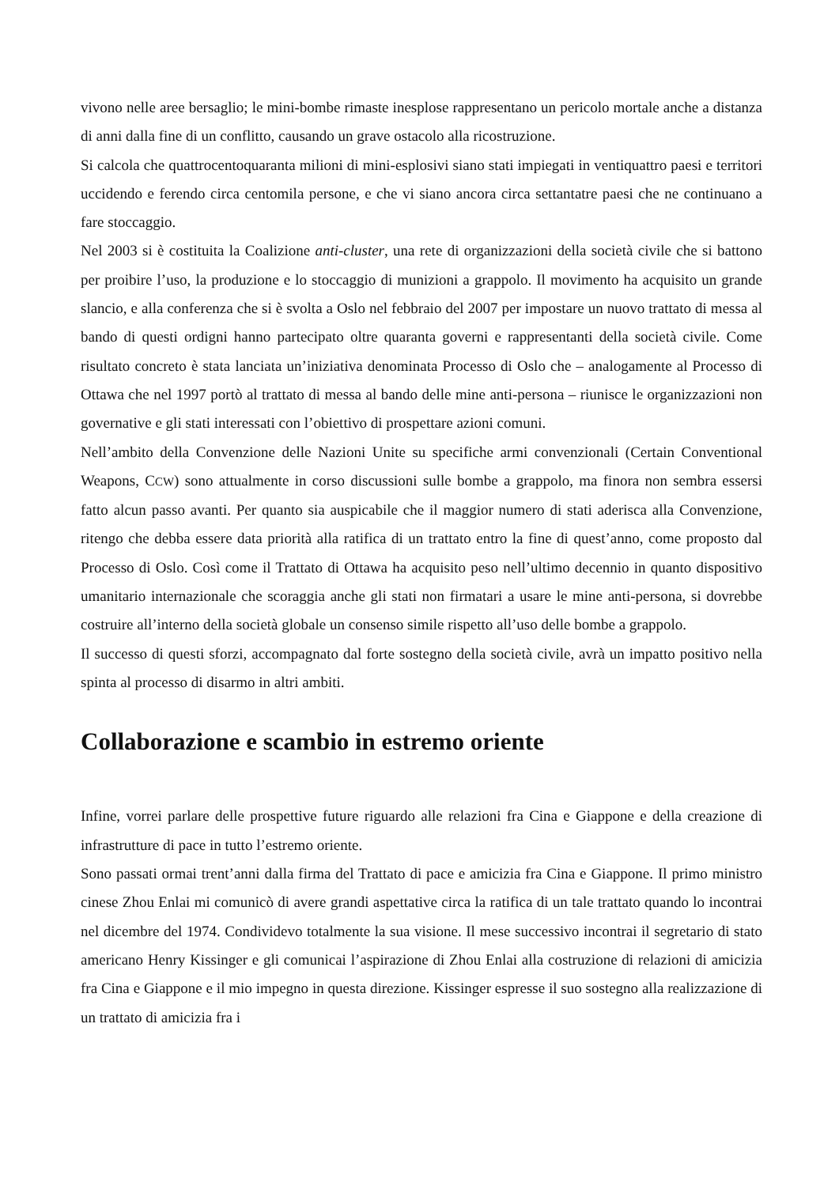vivono nelle aree bersaglio; le mini-bombe rimaste inesplose rappresentano un pericolo mortale anche a distanza di anni dalla fine di un conflitto, causando un grave ostacolo alla ricostruzione.
Si calcola che quattrocentoquaranta milioni di mini-esplosivi siano stati impiegati in ventiquattro paesi e territori uccidendo e ferendo circa centomila persone, e che vi siano ancora circa settantatre paesi che ne continuano a fare stoccaggio.
Nel 2003 si è costituita la Coalizione anti-cluster, una rete di organizzazioni della società civile che si battono per proibire l’uso, la produzione e lo stoccaggio di munizioni a grappolo. Il movimento ha acquisito un grande slancio, e alla conferenza che si è svolta a Oslo nel febbraio del 2007 per impostare un nuovo trattato di messa al bando di questi ordigni hanno partecipato oltre quaranta governi e rappresentanti della società civile. Come risultato concreto è stata lanciata un’iniziativa denominata Processo di Oslo che – analogamente al Processo di Ottawa che nel 1997 portò al trattato di messa al bando delle mine anti-persona – riunisce le organizzazioni non governative e gli stati interessati con l’obiettivo di prospettare azioni comuni.
Nell’ambito della Convenzione delle Nazioni Unite su specifiche armi convenzionali (Certain Conventional Weapons, CCW) sono attualmente in corso discussioni sulle bombe a grappolo, ma finora non sembra essersi fatto alcun passo avanti. Per quanto sia auspicabile che il maggior numero di stati aderisca alla Convenzione, ritengo che debba essere data priorità alla ratifica di un trattato entro la fine di quest’anno, come proposto dal Processo di Oslo. Così come il Trattato di Ottawa ha acquisito peso nell’ultimo decennio in quanto dispositivo umanitario internazionale che scoraggia anche gli stati non firmatari a usare le mine anti-persona, si dovrebbe costruire all’interno della società globale un consenso simile rispetto all’uso delle bombe a grappolo.
Il successo di questi sforzi, accompagnato dal forte sostegno della società civile, avrà un impatto positivo nella spinta al processo di disarmo in altri ambiti.
Collaborazione e scambio in estremo oriente
Infine, vorrei parlare delle prospettive future riguardo alle relazioni fra Cina e Giappone e della creazione di infrastrutture di pace in tutto l’estremo oriente.
Sono passati ormai trent’anni dalla firma del Trattato di pace e amicizia fra Cina e Giappone. Il primo ministro cinese Zhou Enlai mi comunicò di avere grandi aspettative circa la ratifica di un tale trattato quando lo incontrai nel dicembre del 1974. Condividevo totalmente la sua visione. Il mese successivo incontrai il segretario di stato americano Henry Kissinger e gli comunicai l’aspirazione di Zhou Enlai alla costruzione di relazioni di amicizia fra Cina e Giappone e il mio impegno in questa direzione. Kissinger espresse il suo sostegno alla realizzazione di un trattato di amicizia fra i